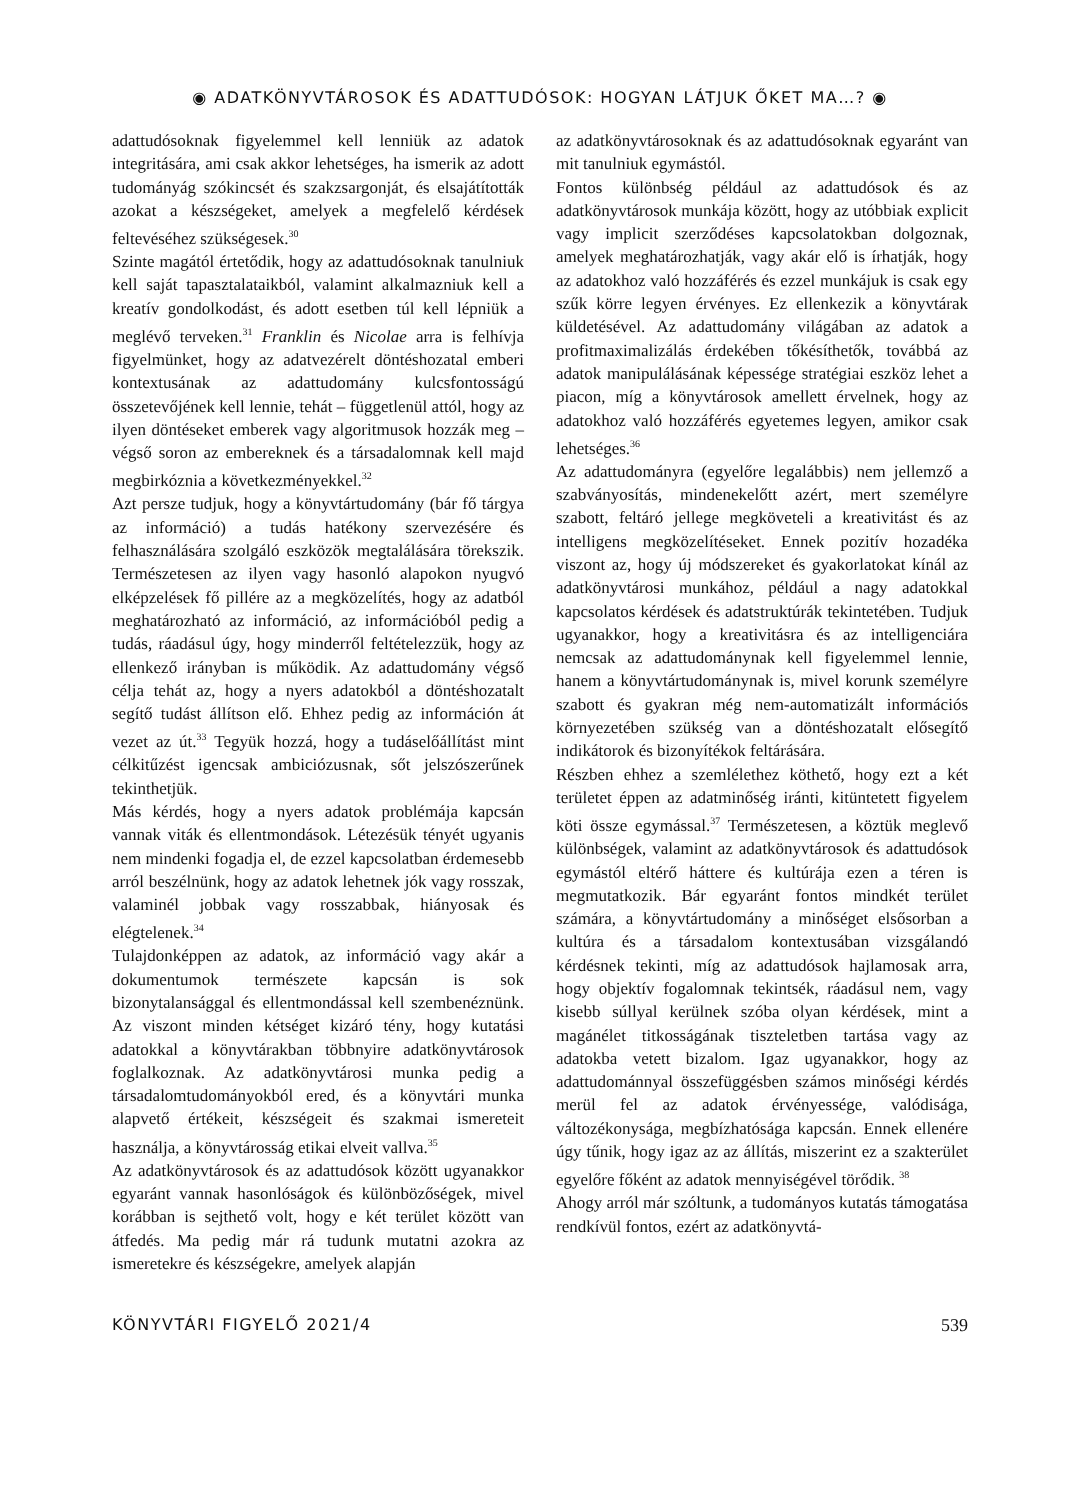◉ ADATKÖNYVTÁROSOK ÉS ADATTUDÓSOK: HOGYAN LÁTJUK ŐKET MA…? ◉
adattudósoknak figyelemmel kell lenniük az adatok integritására, ami csak akkor lehetséges, ha ismerik az adott tudományág szókincsét és szakzsargonját, és elsajátították azokat a készségeket, amelyek a megfelelő kérdések feltevéséhez szükségesek.<sup>30</sup>
Szinte magától értetődik, hogy az adattudósoknak tanulniuk kell saját tapasztalataikból, valamint alkalmazniuk kell a kreatív gondolkodást, és adott esetben túl kell lépniük a meglévő terveken.<sup>31</sup> Franklin és Nicolae arra is felhívja figyelmünket, hogy az adatvezérelt döntéshozatal emberi kontextusának az adattudomány kulcsfontosságú összetevőjének kell lennie, tehát – függetlenül attól, hogy az ilyen döntéseket emberek vagy algoritmusok hozzák meg – végső soron az embereknek és a társadalomnak kell majd megbirkóznia a következményekkel.<sup>32</sup>
Azt persze tudjuk, hogy a könyvtártudomány (bár fő tárgya az információ) a tudás hatékony szervezésére és felhasználására szolgáló eszközök megtalálására törekszik. Természetesen az ilyen vagy hasonló alapokon nyugvó elképzelések fő pillére az a megközelítés, hogy az adatból meghatározható az információ, az információból pedig a tudás, ráadásul úgy, hogy minderről feltételezzük, hogy az ellenkező irányban is működik. Az adattudomány végső célja tehát az, hogy a nyers adatokból a döntéshozatalt segítő tudást állítson elő. Ehhez pedig az információn át vezet az út.<sup>33</sup> Tegyük hozzá, hogy a tudáselőállítást mint célkitűzést igencsak ambiciózusnak, sőt jelszószerűnek tekinthetjük.
Más kérdés, hogy a nyers adatok problémája kapcsán vannak viták és ellentmondások. Létezésük tényét ugyanis nem mindenki fogadja el, de ezzel kapcsolatban érdemesebb arról beszélnünk, hogy az adatok lehetnek jók vagy rosszak, valaminél jobbak vagy rosszabbak, hiányosak és elégtelenek.<sup>34</sup>
Tulajdonképpen az adatok, az információ vagy akár a dokumentumok természete kapcsán is sok bizonytalansággal és ellentmondással kell szembenéznünk. Az viszont minden kétséget kizáró tény, hogy kutatási adatokkal a könyvtárakban többnyire adatkönyvtárosok foglalkoznak. Az adatkönyvtárosi munka pedig a társadalomtudományokból ered, és a könyvtári munka alapvető értékeit, készségeit és szakmai ismereteit használja, a könyvtárosság etikai elveit vallva.<sup>35</sup>
Az adatkönyvtárosok és az adattudósok között ugyanakkor egyaránt vannak hasonlóságok és különbözőségek, mivel korábban is sejthető volt, hogy e két terület között van átfedés. Ma pedig már rá tudunk mutatni azokra az ismeretekre és készségekre, amelyek alapján
az adatkönyvtárosoknak és az adattudósoknak egyaránt van mit tanulniuk egymástól.
Fontos különbség például az adattudósok és az adatkönyvtárosok munkája között, hogy az utóbbiak explicit vagy implicit szerződéses kapcsolatokban dolgoznak, amelyek meghatározhatják, vagy akár elő is írhatják, hogy az adatokhoz való hozzáférés és ezzel munkájuk is csak egy szűk körre legyen érvényes. Ez ellenkezik a könyvtárak küldetésével. Az adattudomány világában az adatok a profitmaximalizálás érdekében tőkésíthetők, továbbá az adatok manipulálásának képessége stratégiai eszköz lehet a piacon, míg a könyvtárosok amellett érvelnek, hogy az adatokhoz való hozzáférés egyetemes legyen, amikor csak lehetséges.<sup>36</sup>
Az adattudományra (egyelőre legalábbis) nem jellemző a szabványosítás, mindenekelőtt azért, mert személyre szabott, feltáró jellege megköveteli a kreativitást és az intelligens megközelítéseket. Ennek pozitív hozadéka viszont az, hogy új módszereket és gyakorlatokat kínál az adatkönyvtárosi munkához, például a nagy adatokkal kapcsolatos kérdések és adatstruktúrák tekintetében. Tudjuk ugyanakkor, hogy a kreativitásra és az intelligenciára nemcsak az adattudománynak kell figyelemmel lennie, hanem a könyvtártudománynak is, mivel korunk személyre szabott és gyakran még nem-automatizált információs környezetében szükség van a döntéshozatalt elősegítő indikátorok és bizonyítékok feltárására.
Részben ehhez a szemlélethez köthető, hogy ezt a két területet éppen az adatminőség iránti, kitüntetett figyelem köti össze egymással.<sup>37</sup> Természetesen, a köztük meglevő különbségek, valamint az adatkönyvtárosok és adattudósok egymástól eltérő háttere és kultúrája ezen a téren is megmutatkozik. Bár egyaránt fontos mindkét terület számára, a könyvtártudomány a minőséget elsősorban a kultúra és a társadalom kontextusában vizsgálandó kérdésnek tekinti, míg az adattudósok hajlamosak arra, hogy objektív fogalomnak tekintsék, ráadásul nem, vagy kisebb súllyal kerülnek szóba olyan kérdések, mint a magánélet titkosságának tiszteletben tartása vagy az adatokba vetett bizalom. Igaz ugyanakkor, hogy az adattudománnyal összefüggésben számos minőségi kérdés merül fel az adatok érvényessége, valódisága, változékonysága, megbízhatósága kapcsán. Ennek ellenére úgy tűnik, hogy igaz az az állítás, miszerint ez a szakterület egyelőre főként az adatok mennyiségével törődik. <sup>38</sup>
Ahogy arról már szóltunk, a tudományos kutatás támogatása rendkívül fontos, ezért az adatkönyvtá-
KÖNYVTÁRI FIGYELŐ 2021/4 539